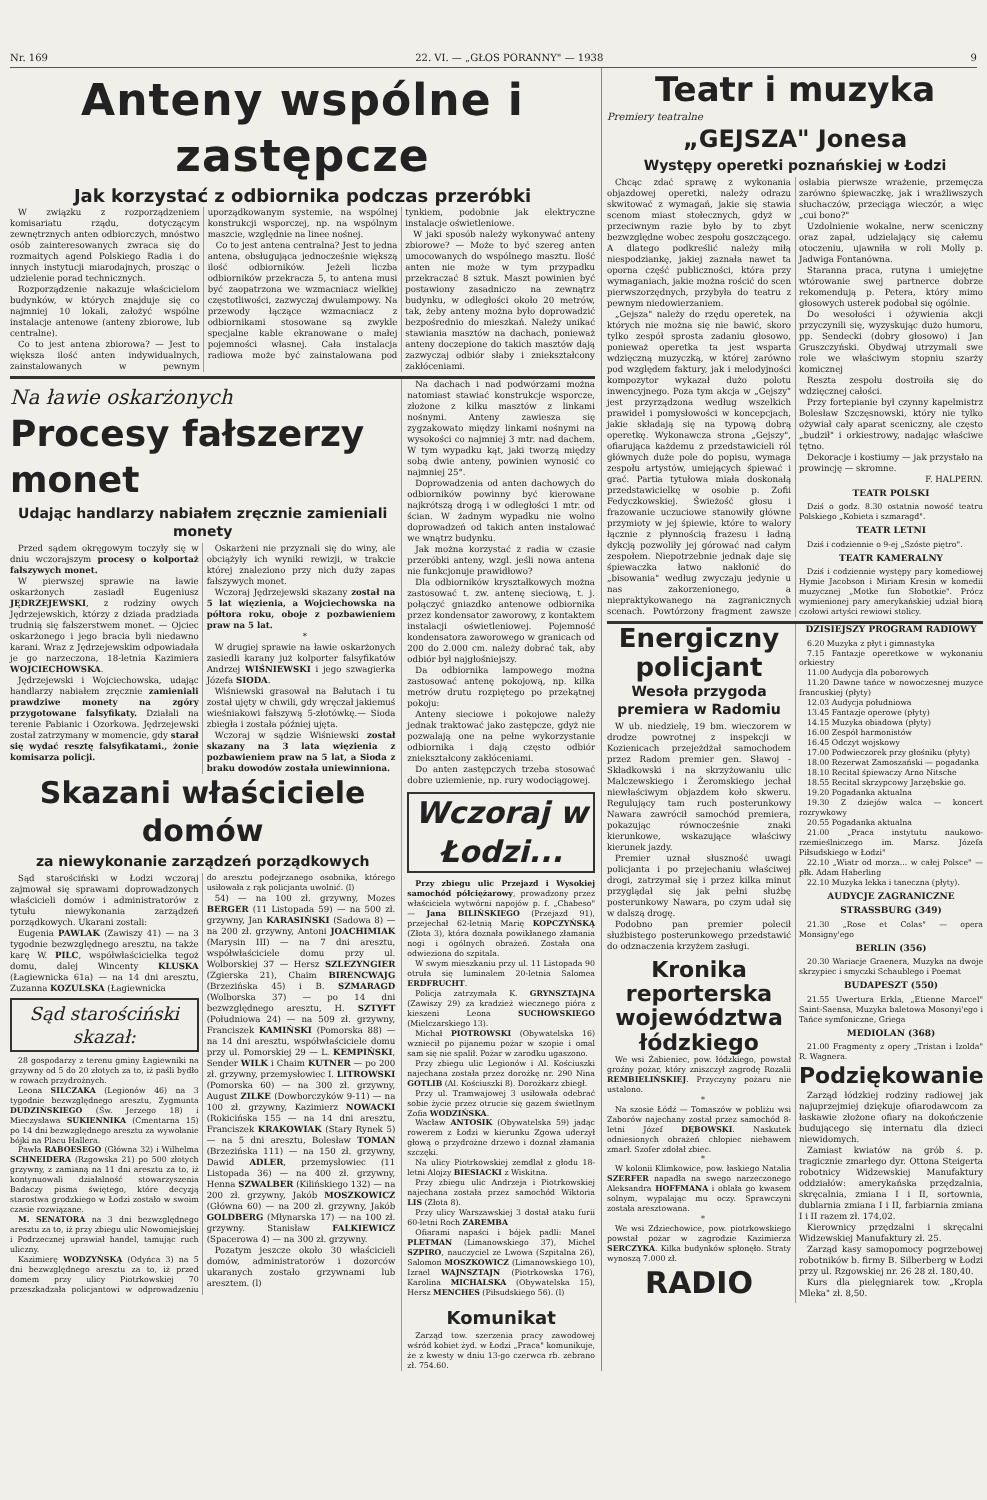Nr. 169 22. VI. — „GŁOS PORANNY" — 1938 9
Anteny wspólne i zastępcze
Jak korzystać z odbiornika podczas przeróbki
W związku z rozporządzeniem komisariatu rządu, dotyczącym zewnętrznych anten odbiorczych, mnóstwo osób zainteresowanych zwraca się do rozmaitych agend Polskiego Radia i do innych instytucji miarodajnych, prosząc o udzielenie porad technicznych.
Rozporządzenie nakazuje właścicielom budynków, w których znajduje się co najmniej 10 lokali, założyć wspólne instalacje antenowe (anteny zbiorowe, lub centralne).
Co to jest antena zbiorowa? — Jest to większa ilość anten indywidualnych, zainstalowanych w pewnym uporządkowanym systemie, na wspólnej konstrukcji wsporczej, np. na wspólnym maszcie, względnie na linee nośnej.
Co to jest antena centralna? Jest to jedna antena, obsługująca jednocześnie większą ilość odbiorników. Jeżeli liczba odbiorników przekracza 5, to antena musi być zaopatrzona we wzmacniacz wielkiej częstotliwości, zazwyczaj dwulampowy. Na przewody łączące wzmacniacz z odbiornikami stosowane są zwykle specjalne kable ekranowane o małej pojemności własnej. Cała instalacja radiowa może być zainstalowana pod tynkiem, podobnie jak elektryczne instalacje oświetleniowe.
W jaki sposób należy wykonywać anteny zbiorowe? — Może to być szereg anten umocowanych do wspólnego masztu. Ilość anten nie może w tym przypadku przekraczać 8 sztuk. Maszt powinien być postawiony zasadniczo na zewnątrz budynku, w odległości około 20 metrów, tak, żeby anteny można było doprowadzić bezpośrednio do mieszkań. Należy unikać stawiania masztów na dachach, ponieważ anteny doczepione do takich masztów dają zazwyczaj odbiór słaby i zniekształcony zakłóceniami.
Na ławie oskarżonych
Procesy fałszerzy monet
Udając handlarzy nabiałem zręcznie zamieniali monety
Przed sądem okręgowym toczyły się w dniu wczorajszym procesy o kolportaż fałszywych monet.
W pierwszej sprawie na ławie oskarżonych zasiadł Eugeniusz JĘDRZEJEWSKI, z rodziny owych Jędrzejewskich, którzy z dziada pradziada trudnią się fałszerstwem monet. — Ojciec oskarżonego i jego bracia byli niedawno karani. Wraz z Jędrzejewskim odpowiadała je go narzeczona, 18-letnia Kazimiera WOJCIECHOWSKA.
Jędrzejewski i Wojciechowska, udając handlarzy nabiałem zręcznie zamieniali prawdziwe monety na zgóry przygotowane falsyfikaty. Działali na terenie Pabianic i Ozorkowa. Jędrzejewski został zatrzymany w momencie, gdy starał się wydać resztę falsyfikatami., żonie komisarza policji.
Oskarżeni nie przyznali się do winy, ale obciążyły ich wyniki rewizji, w trakcie której znaleziono przy nich duży zapas fałszywych monet.
Wczoraj Jędrzejewski skazany został na 5 lat więzienia, a Wojciechowska na półtora roku, oboje z pozbawieniem praw na 5 lat.
*
W drugiej sprawie na ławie oskarżonych zasiedli karany już kolporter falsyfikatów Andrzej WIŚNIEWSKI i jego szwagierka Józefa SIODA.
Wiśniewski grasował na Bałutach i tu został ujęty w chwili, gdy wręczał jakiemuś wieśniakowi fałszywą 5-złotówkę.— Sioda zbiegła i została później ujęta.
Wczoraj w sądzie Wiśniewski został skazany na 3 lata więzienia z pozbawieniem praw na 5 lat, a Sioda z braku dowodów została uniewinniona.
Skazani właściciele domów
za niewykonanie zarządzeń porządkowych
Sąd starościński w Łodzi wczoraj zajmował się sprawami doprowadzonych właścicieli domów i administratorów z tytułu niewykonania zarządzeń porządkowych. Ukarani zostali:
Eugenia PAWLAK (Zawiszy 41) — na 3 tygodnie bezwzględnego aresztu, na także karę W. PILC, współwłaścicielka tegoż domu, dalej Wincenty KLUSKA (Łagiewnicka 61a) — na 14 dni aresztu, Zuzanna KOZULSKA (Łagiewnicka
Sąd starościński skazał:
28 gospodarzy z terenu gminy Łagiewniki na grzywny od 5 do 20 złotych za to, iż paśli bydło w rowach przydrożnych.
Leona SILCZAKA (Legionów 46) na 3 tygodnie bezwzględnego aresztu, Zygmunta DUDZIŃSKIEGO (Św. Jerzego 18) i Mieczysława SUKIENNIKA (Cmentarna 15) po 14 dni bezwzględnego aresztu za wywołanie bójki na Placu Hallera.
Pawła RABOESEGO (Główna 32) i Wilhelma SCHNEIDERA (Rzgowska 21) po 500 złotych grzywny, z zamianą na 11 dni aresztu za to, iż kontynuowali działalność stowarzyszenia Badaczy pisma świętego, które decyzją starostwa grodzkiego w Łodzi zostało w swoim czasie rozwiązane.
M. SENATORA na 3 dni bezwzględnego aresztu za to, iż przy zbiegu ulic Nowomiejskiej i Podrzecznej uprawiał handel, tamując ruch uliczny.
Kazimierę WODZYŃSKĄ (Odyńca 3) na 5 dni bezwzględnego aresztu za to, iż przed domem przy ulicy Piotrkowskiej 70 przeszkadzała policjantowi w odprowadzeniu do aresztu podejrzanego osobnika, którego usiłowała z rąk policjanta uwolnić. (l)
54) — na 100 zł. grzywny, Mozes BERGER (11 Listopada 59) — na 500 zł. grzywny, Jan KARASIŃSKI (Sadowa 8) — na 200 zł. grzywny, Antoni JOACHIMIAK (Marysin III) — na 7 dni aresztu, współwłaściciele domu przy ul. Wolborskiej 37 — Hersz SZLEZYNGIER (Zgierska 21), Chaim BIRENCWAJG (Brzezińska 45) i B. SZMARAGD (Wolborska 37) — po 14 dni bezwzględnego aresztu, H. SZTYFT (Południowa 24) — na 509 zł. grzywny, Franciszek KAMIŃSKI (Pomorska 88) — na 14 dni aresztu, współwłaściciele domu przy ul. Pomorskiej 29 — L. KEMPIŃSKI, Sender WILK i Chaim KUTNER — po 200 zł. grzywny, przemysłowiec I. LITROWSKI (Pomorska 60) — na 300 zł. grzywny, August ZILKE (Dowborczyków 9-11) — na 100 zł. grzywny, Kazimierz NOWACKI (Rokicińska 155 — na 14 dni aresztu, Franciszek KRAKOWIAK (Stary Rynek 5) — na 5 dni aresztu, Bolesław TOMAN (Brzezińska 111) — na 150 zł. grzywny, Dawid ADLER, przemysłowiec (11 Listopada 36) — na 400 zł. grzywny, Henna SZWALBER (Kilińskiego 132) — na 200 zł. grzywny, Jakób MOSZKOWICZ (Główna 60) — na 200 zł. grzywny, Jakób GOLDBERG (Młynarska 17) — na 100 zł. grzywny. Stanisław FALKIEWICZ (Spacerowa 4) — na 300 zł. grzywny.
Pozatym jeszcze około 30 właścicieli domów, administratorów i dozorców ukaranych zostało grzywnami lub aresztem. (l)
Na dachach i nad podwórzami można natomiast stawiać konstrukcje wsporcze, złożone z kilku masztów z linkami nośnymi. Anteny zawiesza się zygzakowato między linkami nośnymi na wysokości co najmniej 3 mtr. nad dachem. W tym wypadku kąt, jaki tworzą między sobą dwie anteny, powinien wynosić co najmniej 25°.
Doprowadzenia od anten dachowych do odbiorników powinny być kierowane najkrótszą drogą i w odległości 1 mtr. od ścian. W żadnym wypadku nie wolno doprowadzeń od takich anten instalować we wnątrz budynku.
Jak można korzystać z radia w czasie przeróbki anteny, wzgl. jeśli nowa antena nie funkcjonuje prawidłowo?
Dla odbiorników kryształkowych można zastosować t. zw. antenę sieciową, t. j. połączyć gniazdko antenowe odbiornika przez kondensator zaworowy, z kontaktem instalacji oświetleniowej. Pojemność kondensatora zaworowego w granicach od 200 do 2.000 cm. należy dobrać tak, aby odbiór był najgłośniejszy.
Da odbiornika lampowego można zastosować antenę pokojową, np. kilka metrów drutu rozpiętego po przekątnej pokoju:
Anteny sieciowe i pokojowe należy jednak traktować jako zastępcze, gdyż nie pozwalają one na pełne wykorzystanie odbiornika i dają często odbiór zniekształcony zakłóceniami.
Do anten zastępczych trzeba stosować dobre uziemienie, np. rury wodociągowej.
Wczoraj w Łodzi...
Przy zbiegu ulic Przejazd i Wysokiej samochód półciężarowy, prowadzony przez właściciela wytwórni napojów p. f. „Chabeso" — Jana BILIŃSKIEGO (Przejazd 91), przejechał 62-letnią Marię KOPCZYŃSKĄ (Złota 3), która doznała powikłanego złamania nogi i ogólnych obrażeń. Została ona odwieziona do szpitala.
W swym mieszkaniu przy ul. 11 Listopada 90 otruła się luminalem 20-letnia Salomea ERDFRUCHT.
Policja zatrzymała K. GRYNSZTAJNA (Zawiszy 29) za kradzież wiecznego pióra z kieszeni Leona SUCHOWSKIEGO (Mielczarskiego 13).
Michał PIOTROWSKI (Obywatelska 16) wzniecił po pijanemu pożar w szopie i omal sam się nie spalił. Pożar w zarodku ugaszono.
Przy zbiegu ulic Legionów i Al. Kościuszki najechana została przez dorożkę nr. 290 Nina GOTLIB (Al. Kościuszki 8). Dorożkarz zbiegł.
Przy ul. Tramwajowej 3 usiłowała odebrać sobie życie przez otrucie się gazem świetlnym Zofia WODZIŃSKA.
Wacław ANTOSIK (Obywatelska 59) jadąc rowerem z Łodzi w kierunku Zgowa uderzył głową o przydrożne drzewo i doznał złamania szczęki.
Na ulicy Piotrkowskiej zemdlał z głodu 18-letni Alojzy BIESIACKI z Wiskitna.
Przy zbiegu ulic Andrzeja i Piotrkowskiej najechana została przez samochód Wiktoria LIS (Złota 8).
Przy ulicy Warszawskiej 3 dostał ataku furii 60-letni Roch ZAREMBA
Ofiarami napaści i bójek padli: Manel PLETMAN (Limanowskiego 37), Michel SZPIRO, nauczyciel ze Lwowa (Szpitalna 26), Salomon MOSZKOWICZ (Limanowskiego 10), Izrael WAJNSZTAJN (Piotrkowska 176), Karolina MICHALSKA (Obywatelska 15), Hersz MENCHES (Piłsudskiego 56). (l)
Komunikat
Zarząd tow. szerzenia pracy zawodowej wśród kobiet żyd. w Łodzi „Praca" komunikuje, że z kwesty w dniu 13-go czerwca rb. zebrano zł. 754.60.
Teatr i muzyka
Premiery teatralne
„GEJSZA" Jonesa
Występy operetki poznańskiej w Łodzi
Chcąc zdać sprawę z wykonania objazdowej operetki, należy odrazu skwitować z wymagań, jakie się stawia scenom miast stołecznych, gdyż w przeciwnym razie było by to zbyt bezwzględne wobec zespołu goszczącego. A dlatego podkreślić należy miłą niespodziankę, jakiej zaznała nawet ta oporna część publiczności, która przy wymaganiach, jakie można rościć do scen pierwszorzędnych, przybyła do teatru z pewnym niedowierzaniem.
„Gejsza" należy do rzędu operetek, na których nie można się nie bawić, skoro tylko zespół sprosta zadaniu głosowo, ponieważ operetka ta jest wsparta wdzięczną muzyczką, w której zarówno pod względem faktury, jak i melodyjności kompozytor wykazał dużo polotu inwencyjnego. Poza tym akcja w „Gejszy" jest przyrządzona według wszelkich prawideł i pomysłowości w koncepcjach, jakie składają się na typową dobrą operetkę. Wykonawcza strona „Gejszy", ofiarująca każdemu z przedstawicieli ról głównych duże pole do popisu, wymaga zespołu artystów, umiejących śpiewać i grać. Partia tytułowa miała doskonałą przedstawicielkę w osobie p. Zofii Fedyczkowskiej. Świeżość głosu i frazowanie uczuciowe stanowiły główne przymioty w jej śpiewie, które to walory łącznie z płynnością frazesu i ładną dykcją pozwoliły jej górować nad całym zespołem. Niepotrzebnie jednak daje się śpiewaczka łatwo nakłonić do „bisowania" według zwyczaju jedynie u nas zakorzenionego, a niepraktykowanego na zagranicznych scenach. Powtórzony fragment zawsze osłabia pierwsze wrażenie, przemęcza zarówno śpiewaczkę, jak i wrażliwszych słuchaczów, przeciąga wieczór, a więc „cui bono?"
Uzdolnienie wokalne, nerw sceniczny oraz zapał, udzielający się całemu otoczeniu, ujawniła w roli Molly p. Jadwiga Fontanówna.
Staranna praca, rutyna i umiejętne wtórowanie swej partnerce dobrze rekomendują p. Petera, który mimo głosowych usterek podobał się ogólnie.
Do wesołości i ożywienia akcji przyczynili się, wyzyskując dużo humoru, pp. Sendecki (dobry głosowo) i Jan Gruszczyński. Obydwaj utrzymali swe role we właściwym stopniu szarży komicznej
Reszta zespołu dostroiła się do wdzięcznej całości.
Przy fortepianie był czynny kapelmistrz Bolesław Szczęsnowski, który nie tylko ożywiał cały aparat sceniczny, ale często „budził" i orkiestrowy, nadając właściwe tętno.
Dekoracje i kostiumy — jak przystało na prowincję — skromne.
F. HALPERN.
TEATR POLSKI
Dziś o godz. 8.30 ostatnia nowość teatru Polskiego „Kobieta i szmaragd".
TEATR LETNI
Dziś i codziennie o 9-ej „Szóste piętro".
TEATR KAMERALNY
Dziś i codziennie występy pary komediowej Hymie Jacobson i Miriam Kresin w komedii muzycznej „Motke fun Słobotkie". Prócz wymienionej pary amerykańskiej udział biorą czołowi artyści rewiowi stolicy.
Energiczny policjant
Wesoła przygoda premiera w Radomiu
W ub. niedzielę, 19 bm. wieczorem w drodze powrotnej z inspekcji w Kozienicach przejeżdżał samochodem przez Radom premier gen. Sławoj - Składkowski i na skrzyżowaniu ulic Malczewskiego i Żeromskiego jechał niewłaściwym objazdem koło skweru. Regulujący tam ruch posterunkowy Nawara zawrócił samochód premiera, pokazując równocześnie znaki kierunkowe, wskazujące właściwy kierunek jazdy.
Premier uznał słuszność uwagi policjanta i po przejechaniu właściwej drogi, zatrzymał się i przez kilka minut przyglądał się jak pełni służbę posterunkowy Nawara, po czym udał się w dalszą drogę.
Podobno pan premier polecił służbistego posterunkowego przedstawić do odznaczenia krzyżem zasługi.
Kronika reporterska województwa łódzkiego
We wsi Żabieniec, pow. łódzkiego, powstał groźny pożar, który zniszczył zagrodę Rozalii REMBIELIŃSKIEJ. Przyczyny pożaru nie ustalono.
*
Na szosie Łódź — Tomaszów w pobliżu wsi Zaborów najechany został przez samochód 8-letni Józef DĘBOWSKI. Naskutek odniesionych obrażeń chłopiec niebawem zmarł. Szofer zdołał zbiec.
*
W kolonii Klimkowice, pow. łaskiego Natalia SZERFER napadła na swego narzeczonego Aleksandra HOFFMANA i oblała go kwasem solnym, wypalając mu oczy. Sprawczyni została aresztowana.
*
We wsi Zdziechowice, pow. piotrkowskiego powstał pożar w zagrodzie Kazimierza SERCZYKA. Kilka budynków spłonęło. Straty wynoszą 7.000 zł.
RADIO
DZISIEJSZY PROGRAM RADIOWY
6.20 Muzyka z płyt i gimnastyka
7.15 Fantazje operetkowe w wykonaniu orkiestry
11.00 Audycja dla poborowych
11.20 Dawne tańce w nowoczesnej muzyce francuskiej (płyty)
12.03 Audycja południowa
13.45 Fantazje operowe (płyty)
14.15 Muzyka obiadowa (płyty)
16.00 Zespół harmonistów
16.45 Odczyt wojskowy
17.00 Podwieczorek przy głośniku (płyty)
18.00 Rezerwat Zamoszański — pogadanka
18.10 Recital śpiewaczy Arno Nitsche
18.55 Recital skrzypcowy Jarzębskie go.
19.20 Pogadanka aktualna
19.30 Z dziejów walca — koncert rozrywkowy
20.55 Pogadanka aktualna
21.00 „Praca instytutu naukowo-rzemieślniczego im. Marsz. Józefa Piłsudskiego w Łodzi"
22.10 „Wiatr od morza... w całej Polsce" — płk. Adam Haberling
22.10 Muzyka lekka i taneczna (płyty).
AUDYCJE ZAGRANICZNE
STRASSBURG (349)
21.30 „Rose et Colas" — opera Monsigny'ego
BERLIN (356)
20.30 Wariacje Graenera, Muzyka na dwoje skrzypiec i smyczki Schaublego i Poemat
BUDAPESZT (550)
21.55 Uwertura Erkla, „Etienne Marcel" Saint-Saensa, Muzyka baletowa Mosonyi'ego i Tańce symfoniczne, Griega
MEDIOLAN (368)
21.00 Fragmenty z opery „Tristan i Izolda" R. Wagnera.
Podziękowanie
Zarząd łódzkiej rodziny radiowej jak najuprzejmiej dziękuje ofiarodawcom za łaskawie złożone ofiary na dokończenie budującego się internatu dla dzieci niewidomych.
Zamiast kwiatów na grób ś. p. tragicznie zmarłego dyr. Ottona Steigerta robotnicy Widzewskiej Manufaktury oddziałów: amerykańska przędzalnia, skręcalnia, zmiana I i II, sortownia, dublarnia zmiana I i II, farbiarnia zmiana I i II razem zł. 174,02.
Kierownicy przędzalni i skręcalni Widzewskiej Manufaktury zł. 25.
Zarząd kasy samopomocy pogrzebowej robotników b. firmy B. Silberberg w Łodzi przy ul. Rzgowskiej nr. 26 28 zł. 180,40.
Kurs dla pielęgniarek tow. „Kropla Mleka" zł. 8,50.